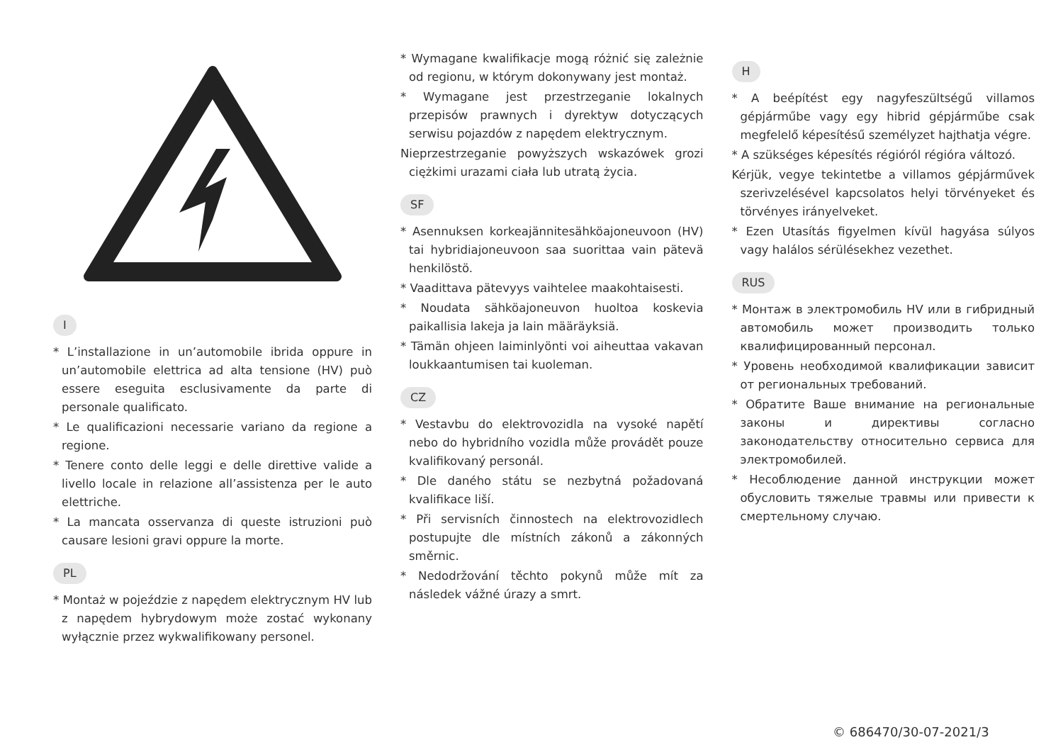I
* L’installazione in un’automobile ibrida oppure in un’automobile elettrica ad alta tensione (HV) può essere eseguita esclusivamente da parte di personale qualificato.
* Le qualificazioni necessarie variano da regione a regione.
* Tenere conto delle leggi e delle direttive valide a livello locale in relazione all’assistenza per le auto elettriche.
* La mancata osservanza di queste istruzioni può causare lesioni gravi oppure la morte.
PL
* Montaż w pojeździe z napędem elektrycznym HV lub z napędem hybrydowym może zostać wykonany wyłącznie przez wykwalifikowany personel.
* Wymagane kwalifikacje mogą różnić się zależnie od regionu, w którym dokonywany jest montaż.
* Wymagane jest przestrzeganie lokalnych przepisów prawnych i dyrektyw dotyczących serwisu pojazdów z napędem elektrycznym.
Nieprzestrzeganie powyższych wskazówek grozi ciężkimi urazami ciała lub utratą życia.
SF
* Asennuksen korkeajännitesähköajoneuvoon (HV) tai hybridiajoneuvoon saa suorittaa vain pätevä henkilöstö.
* Vaadittava pätevyys vaihtelee maakohtaisesti.
* Noudata sähköajoneuvon huoltoa koskevia paikallisia lakeja ja lain määräyksiä.
* Tämän ohjeen laiminlyönti voi aiheuttaa vakavan loukkaantumisen tai kuoleman.
CZ
* Vestavbu do elektrovozidla na vysoké napětí nebo do hybridního vozidla může provádět pouze kvalifikovaný personál.
* Dle daného státu se nezbytná požadovaná kvalifikace liší.
* Při servisních činnostech na elektrovozidlech postupujte dle místních zákonů a zákonných směrnic.
* Nedodržování těchto pokynů může mít za následek vážné úrazy a smrt.
H
* A beépítést egy nagyfeszültségű villamos gépjárműbe vagy egy hibrid gépjárműbe csak megfelelő képesítésű személyzet hajthatja végre.
* A szükséges képesítés régióról régióra változó.
Kérjük, vegye tekintetbe a villamos gépjárművek szerivzelésével kapcsolatos helyi törvényeket és törvényes irányelveket.
* Ezen Utasítás figyelmen kívül hagyása súlyos vagy halálos sérülésekhez vezethet.
RUS
* Монтаж в электромобиль HV или в гибридный автомобиль может производить только квалифицированный персонал.
* Уровень необходимой квалификации зависит от региональных требований.
* Обратите Ваше внимание на региональные законы и директивы согласно законодательству относительно сервиса для электромобилей.
* Несоблюдение данной инструкции может обусловить тяжелые травмы или привести к смертельному случаю.
© 686470/30-07-2021/3